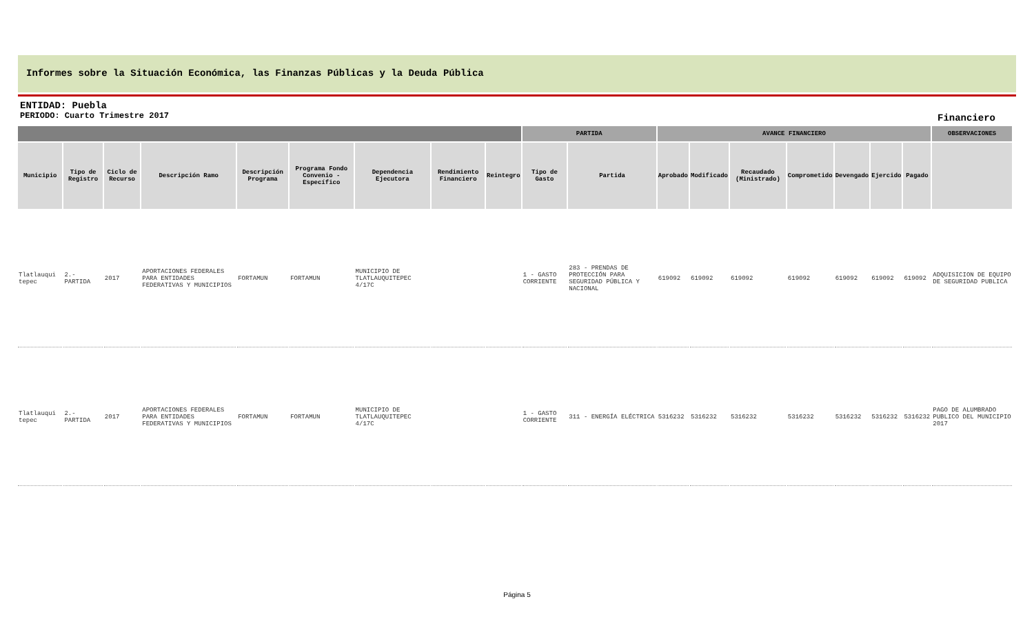Informes sobre la Situación Económica, las Finanzas Públicas y la Deuda Pública
ENTIDAD: Puebla
PERIODO: Cuarto Trimestre 2017
Financiero
| | | | | | | | | | PARTIDA | | AVANCE FINANCIERO | | | | | | | OBSERVACIONES |
| --- | --- | --- | --- | --- | --- | --- | --- | --- | --- | --- | --- | --- | --- | --- | --- | --- | --- | --- |
| Municipio | Tipo de Registro | Ciclo de Recurso | Descripción Ramo | Descripción Programa | Programa Fondo Convenio - Específico | Dependencia Ejecutora | Rendimiento Financiero | Reintegro | Tipo de Gasto | Partida | Aprobado | Modificado | Recaudado (Ministrado) | Comprometido | Devengado | Ejercido | Pagado | |
| Tlatlauqui tepec | 2.- PARTIDA | 2017 | APORTACIONES FEDERALES PARA ENTIDADES FEDERATIVAS Y MUNICIPIOS | FORTAMUN | FORTAMUN | MUNICIPIO DE TLATLAUQUITEPEC 4/17C | | | 1 - GASTO CORRIENTE | 283 - PRENDAS DE PROTECCIÓN PARA SEGURIDAD PÚBLICA Y NACIONAL | 619092 | 619092 | 619092 | 619092 | 619092 | 619092 | 619092 | ADQUISICION DE EQUIPO DE SEGURIDAD PUBLICA |
| Tlatlauqui tepec | 2.- PARTIDA | 2017 | APORTACIONES FEDERALES PARA ENTIDADES FEDERATIVAS Y MUNICIPIOS | FORTAMUN | FORTAMUN | MUNICIPIO DE TLATLAUQUITEPEC 4/17C | | | 1 - GASTO CORRIENTE | 311 - ENERGÍA ELÉCTRICA | 5316232 | 5316232 | 5316232 | 5316232 | 5316232 | 5316232 | 5316232 | PAGO DE ALUMBRADO PUBLICO DEL MUNICIPIO 2017 |
Página 5